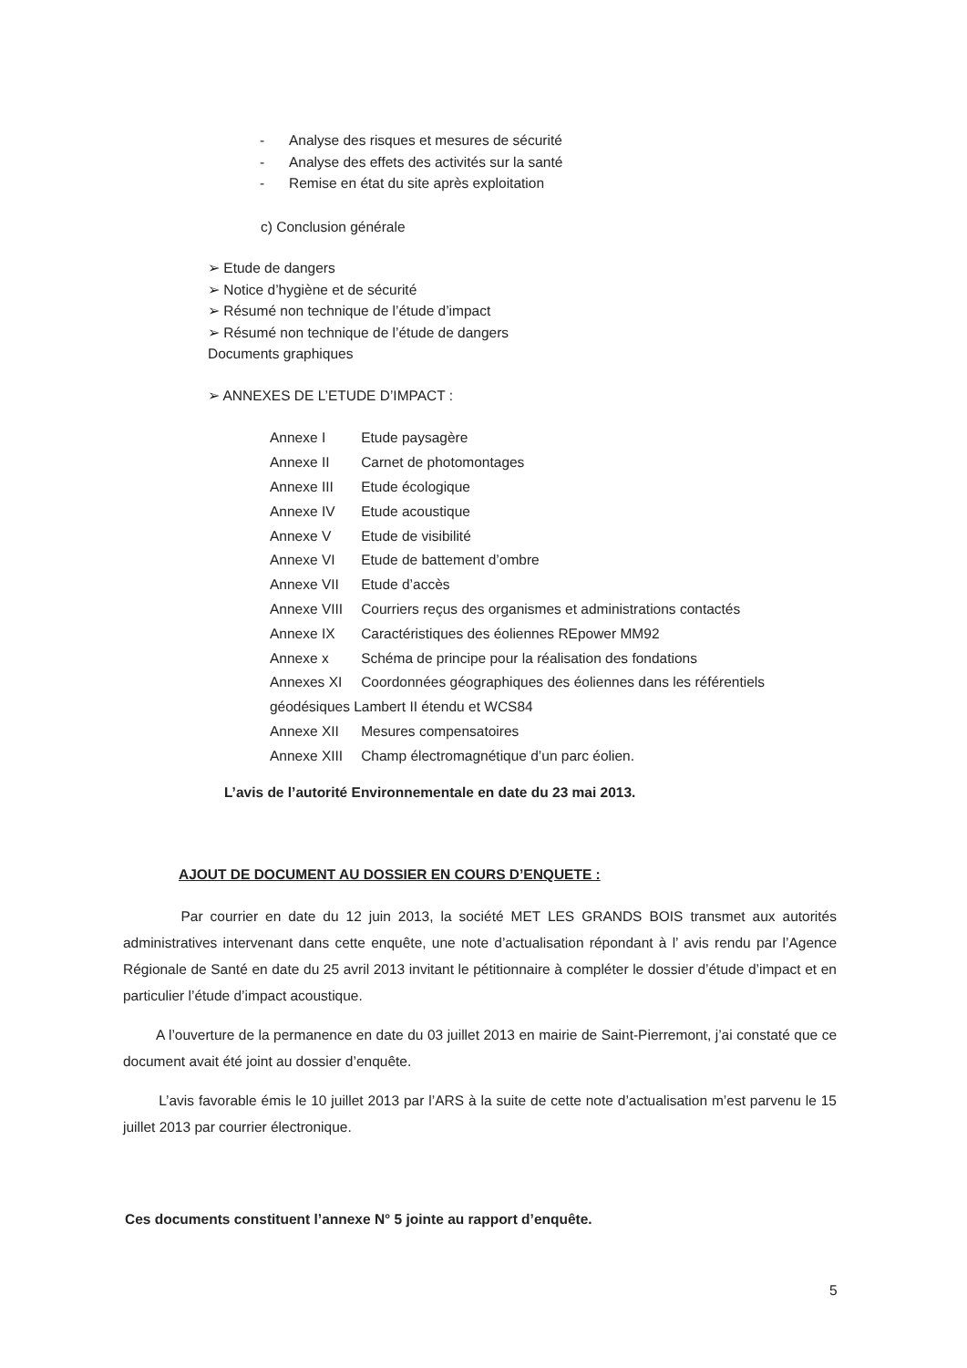- Analyse des risques et mesures de sécurité
- Analyse des effets des activités sur la santé
- Remise en état du site après exploitation
c) Conclusion générale
➢ Etude de dangers
➢ Notice d’hygiène et de sécurité
➢ Résumé non technique de l’étude d’impact
➢ Résumé non technique de l’étude de dangers
Documents graphiques
➢ ANNEXES DE L’ETUDE D’IMPACT :
| Annexe I | Etude paysagère |
| Annexe II | Carnet de photomontages |
| Annexe III | Etude écologique |
| Annexe IV | Etude acoustique |
| Annexe V | Etude de visibilité |
| Annexe VI | Etude de battement d’ombre |
| Annexe VII | Etude d’accès |
| Annexe VIII | Courriers reçus des organismes et administrations contactés |
| Annexe IX | Caractéristiques des éoliennes REpower MM92 |
| Annexe x | Schéma de principe pour la réalisation des fondations |
| Annexes XI | Coordonnées géographiques des éoliennes dans les référentiels |
| géodésiques Lambert II étendu et WCS84 | |
| Annexe XII | Mesures compensatoires |
| Annexe XIII | Champ électromagnétique d’un parc éolien. |
L’avis de l’autorité Environnementale en date du 23 mai 2013.
AJOUT DE DOCUMENT AU DOSSIER EN COURS D’ENQUETE :
Par courrier en date du 12 juin 2013, la société MET LES GRANDS BOIS transmet aux autorités administratives intervenant dans cette enquête, une note d’actualisation répondant à l’ avis rendu par l’Agence Régionale de Santé en date du 25 avril 2013 invitant le pétitionnaire à compléter le dossier d’étude d’impact et en particulier l’étude d’impact acoustique.
A l’ouverture de la permanence en date du 03 juillet 2013 en mairie de Saint-Pierremont, j’ai constaté que ce document avait été joint au dossier d’enquête.
L’avis favorable émis le 10 juillet 2013 par l’ARS à la suite de cette note d’actualisation m’est parvenu le 15 juillet 2013 par courrier électronique.
Ces documents constituent l’annexe N° 5 jointe au rapport d’enquête.
5